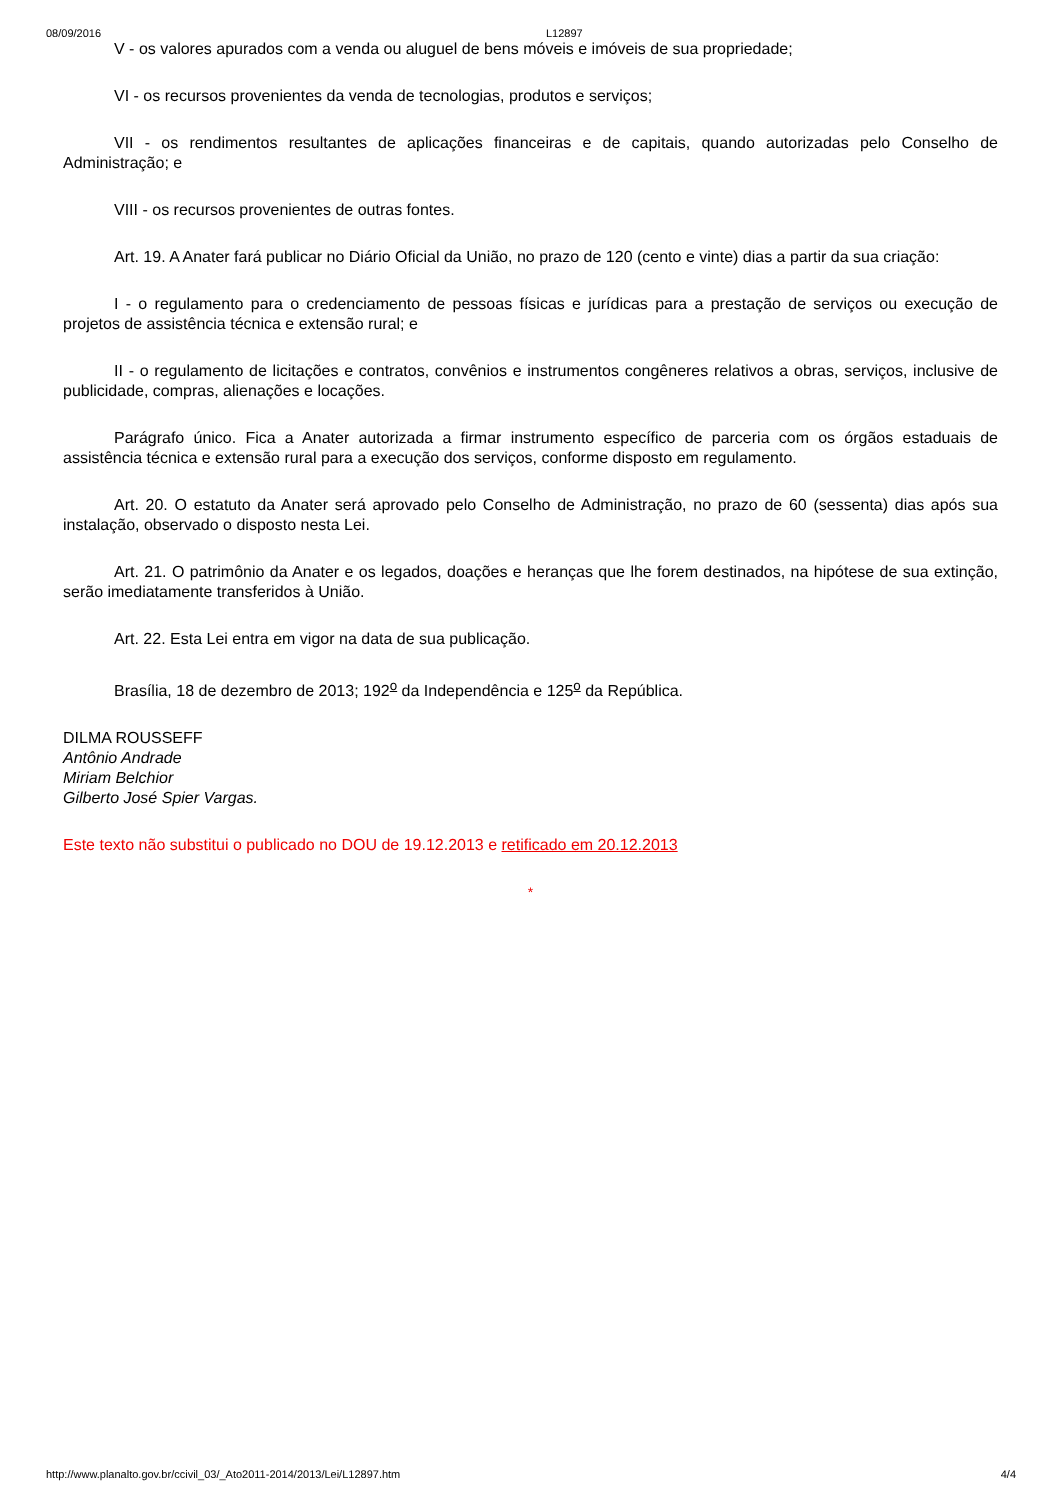08/09/2016 L12897
V - os valores apurados com a venda ou aluguel de bens móveis e imóveis de sua propriedade;
VI - os recursos provenientes da venda de tecnologias, produtos e serviços;
VII - os rendimentos resultantes de aplicações financeiras e de capitais, quando autorizadas pelo Conselho de Administração; e
VIII - os recursos provenientes de outras fontes.
Art. 19. A Anater fará publicar no Diário Oficial da União, no prazo de 120 (cento e vinte) dias a partir da sua criação:
I - o regulamento para o credenciamento de pessoas físicas e jurídicas para a prestação de serviços ou execução de projetos de assistência técnica e extensão rural; e
II - o regulamento de licitações e contratos, convênios e instrumentos congêneres relativos a obras, serviços, inclusive de publicidade, compras, alienações e locações.
Parágrafo único. Fica a Anater autorizada a firmar instrumento específico de parceria com os órgãos estaduais de assistência técnica e extensão rural para a execução dos serviços, conforme disposto em regulamento.
Art. 20. O estatuto da Anater será aprovado pelo Conselho de Administração, no prazo de 60 (sessenta) dias após sua instalação, observado o disposto nesta Lei.
Art. 21. O patrimônio da Anater e os legados, doações e heranças que lhe forem destinados, na hipótese de sua extinção, serão imediatamente transferidos à União.
Art. 22. Esta Lei entra em vigor na data de sua publicação.
Brasília, 18 de dezembro de 2013; 192<sup>o</sup> da Independência e 125<sup>o</sup> da República.
DILMA ROUSSEFF
Antônio Andrade
Miriam Belchior
Gilberto José Spier Vargas.
Este texto não substitui o publicado no DOU de 19.12.2013 e retificado em 20.12.2013
*
http://www.planalto.gov.br/ccivil_03/_Ato2011-2014/2013/Lei/L12897.htm 4/4